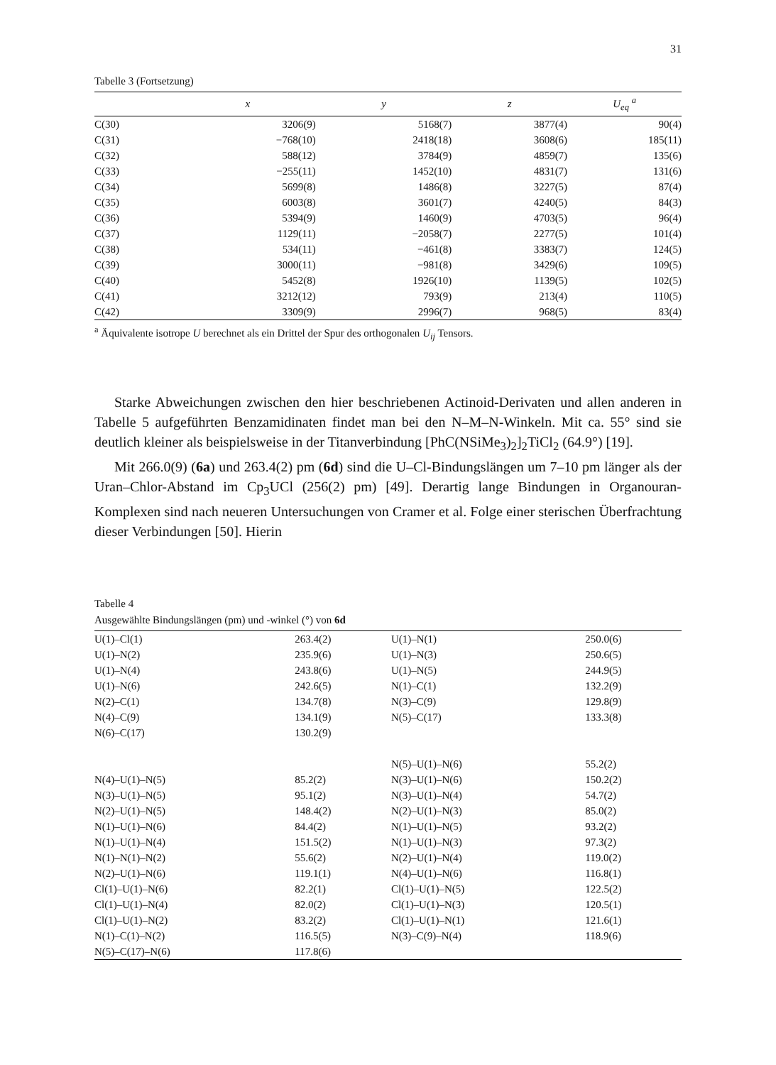31
Tabelle 3 (Fortsetzung)
| | x | y | z | U<sub>eq</sub> <sup>a</sup> |
| --- | --- | --- | --- | --- |
| C(30) | 3206(9) | 5168(7) | 3877(4) | 90(4) |
| C(31) | −768(10) | 2418(18) | 3608(6) | 185(11) |
| C(32) | 588(12) | 3784(9) | 4859(7) | 135(6) |
| C(33) | −255(11) | 1452(10) | 4831(7) | 131(6) |
| C(34) | 5699(8) | 1486(8) | 3227(5) | 87(4) |
| C(35) | 6003(8) | 3601(7) | 4240(5) | 84(3) |
| C(36) | 5394(9) | 1460(9) | 4703(5) | 96(4) |
| C(37) | 1129(11) | −2058(7) | 2277(5) | 101(4) |
| C(38) | 534(11) | −461(8) | 3383(7) | 124(5) |
| C(39) | 3000(11) | −981(8) | 3429(6) | 109(5) |
| C(40) | 5452(8) | 1926(10) | 1139(5) | 102(5) |
| C(41) | 3212(12) | 793(9) | 213(4) | 110(5) |
| C(42) | 3309(9) | 2996(7) | 968(5) | 83(4) |
<sup>a</sup> Äquivalente isotrope U berechnet als ein Drittel der Spur des orthogonalen U<sub>ij</sub> Tensors.
Starke Abweichungen zwischen den hier beschriebenen Actinoid-Derivaten und allen anderen in Tabelle 5 aufgeführten Benzamidinaten findet man bei den N–M–N-Winkeln. Mit ca. 55° sind sie deutlich kleiner als beispielsweise in der Titanverbindung [PhC(NSiMe<sub>3</sub>)<sub>2</sub>]<sub>2</sub>TiCl<sub>2</sub> (64.9°) [19].
Mit 266.0(9) (6a) und 263.4(2) pm (6d) sind die U–Cl-Bindungslängen um 7–10 pm länger als der Uran–Chlor-Abstand im Cp<sub>3</sub>UCl (256(2) pm) [49]. Derartig lange Bindungen in Organouran-Komplexen sind nach neueren Untersuchungen von Cramer et al. Folge einer sterischen Überfrachtung dieser Verbindungen [50]. Hierin
Tabelle 4
Ausgewählte Bindungslängen (pm) und -winkel (°) von 6d
| U(1)–Cl(1) | 263.4(2) | U(1)–N(1) | 250.0(6) |
| U(1)–N(2) | 235.9(6) | U(1)–N(3) | 250.6(5) |
| U(1)–N(4) | 243.8(6) | U(1)–N(5) | 244.9(5) |
| U(1)–N(6) | 242.6(5) | N(1)–C(1) | 132.2(9) |
| N(2)–C(1) | 134.7(8) | N(3)–C(9) | 129.8(9) |
| N(4)–C(9) | 134.1(9) | N(5)–C(17) | 133.3(8) |
| N(6)–C(17) | 130.2(9) | | |
| | | N(5)–U(1)–N(6) | 55.2(2) |
| N(4)–U(1)–N(5) | 85.2(2) | N(3)–U(1)–N(6) | 150.2(2) |
| N(3)–U(1)–N(5) | 95.1(2) | N(3)–U(1)–N(4) | 54.7(2) |
| N(2)–U(1)–N(5) | 148.4(2) | N(2)–U(1)–N(3) | 85.0(2) |
| N(1)–U(1)–N(6) | 84.4(2) | N(1)–U(1)–N(5) | 93.2(2) |
| N(1)–U(1)–N(4) | 151.5(2) | N(1)–U(1)–N(3) | 97.3(2) |
| N(1)–N(1)–N(2) | 55.6(2) | N(2)–U(1)–N(4) | 119.0(2) |
| N(2)–U(1)–N(6) | 119.1(1) | N(4)–U(1)–N(6) | 116.8(1) |
| Cl(1)–U(1)–N(6) | 82.2(1) | Cl(1)–U(1)–N(5) | 122.5(2) |
| Cl(1)–U(1)–N(4) | 82.0(2) | Cl(1)–U(1)–N(3) | 120.5(1) |
| Cl(1)–U(1)–N(2) | 83.2(2) | Cl(1)–U(1)–N(1) | 121.6(1) |
| N(1)–C(1)–N(2) | 116.5(5) | N(3)–C(9)–N(4) | 118.9(6) |
| N(5)–C(17)–N(6) | 117.8(6) | | |